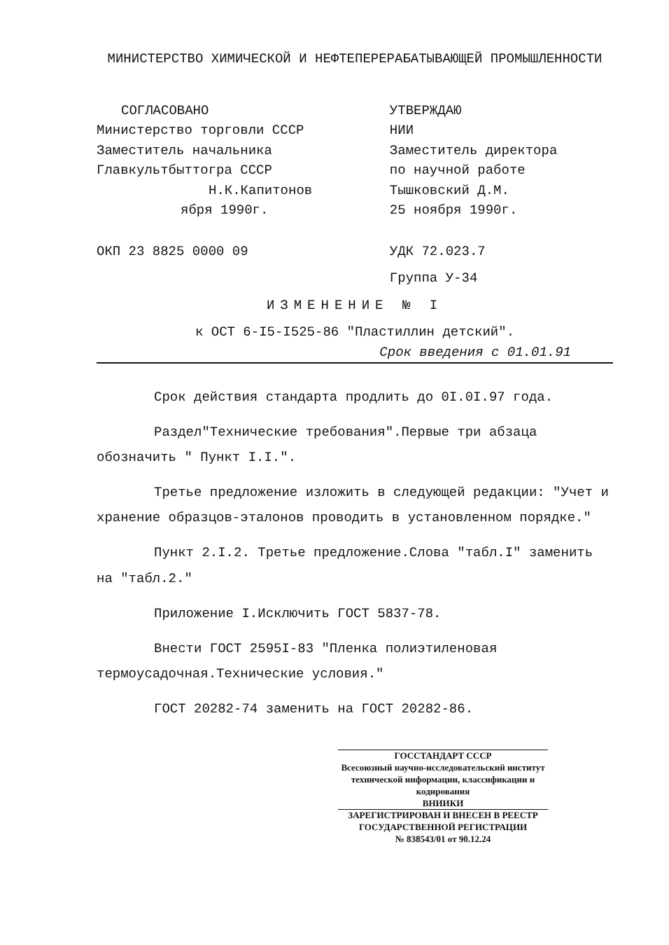МИНИСТЕРСТВО ХИМИЧЕСКОЙ И НЕФТЕПЕРЕРАБАТЫВАЮЩЕЙ ПРОМЫШЛЕННОСТИ
СОГЛАСОВАНО
Министерство торговли СССР
Заместитель начальника
Главкультбыттогра СССР
Н.К.Капитонов
ября 1990г.
ОКП 23 8825 0000 09
УТВЕРЖДАЮ
НИИ
Заместитель директора
по научной работе
Тышковский Д.М.
25 ноября 1990г.
УДК 72.023.7
Группа У-34
ИЗМЕНЕНИЕ № I
к ОСТ 6-I5-I525-86 "Пластиллин детский".
Срок введения с 01.01.91
Срок действия стандарта продлить до 0I.0I.97 года.
Раздел"Технические требования".Первые три абзаца обозначить " Пункт I.I.".
Третье предложение изложить в следующей редакции: "Учет и хранение образцов-эталонов проводить в установленном порядке."
Пункт 2.I.2. Третье предложение.Слова "табл.I" заменить на "табл.2."
Приложение I.Исключить ГОСТ 5837-78.
Внести ГОСТ 2595I-83 "Пленка полиэтиленовая термоусадочная.Технические условия."
ГОСТ 20282-74 заменить на ГОСТ 20282-86.
ГОССТАНДАРТ СССР
Всесоюзный научно-исследовательский институт технической информации, классификации и кодирования
ВНИИКИ
ЗАРЕГИСТРИРОВАН И ВНЕСЕН В РЕЕСТР ГОСУДАРСТВЕННОЙ РЕГИСТРАЦИИ
№ 838543/01 от 90.12.24